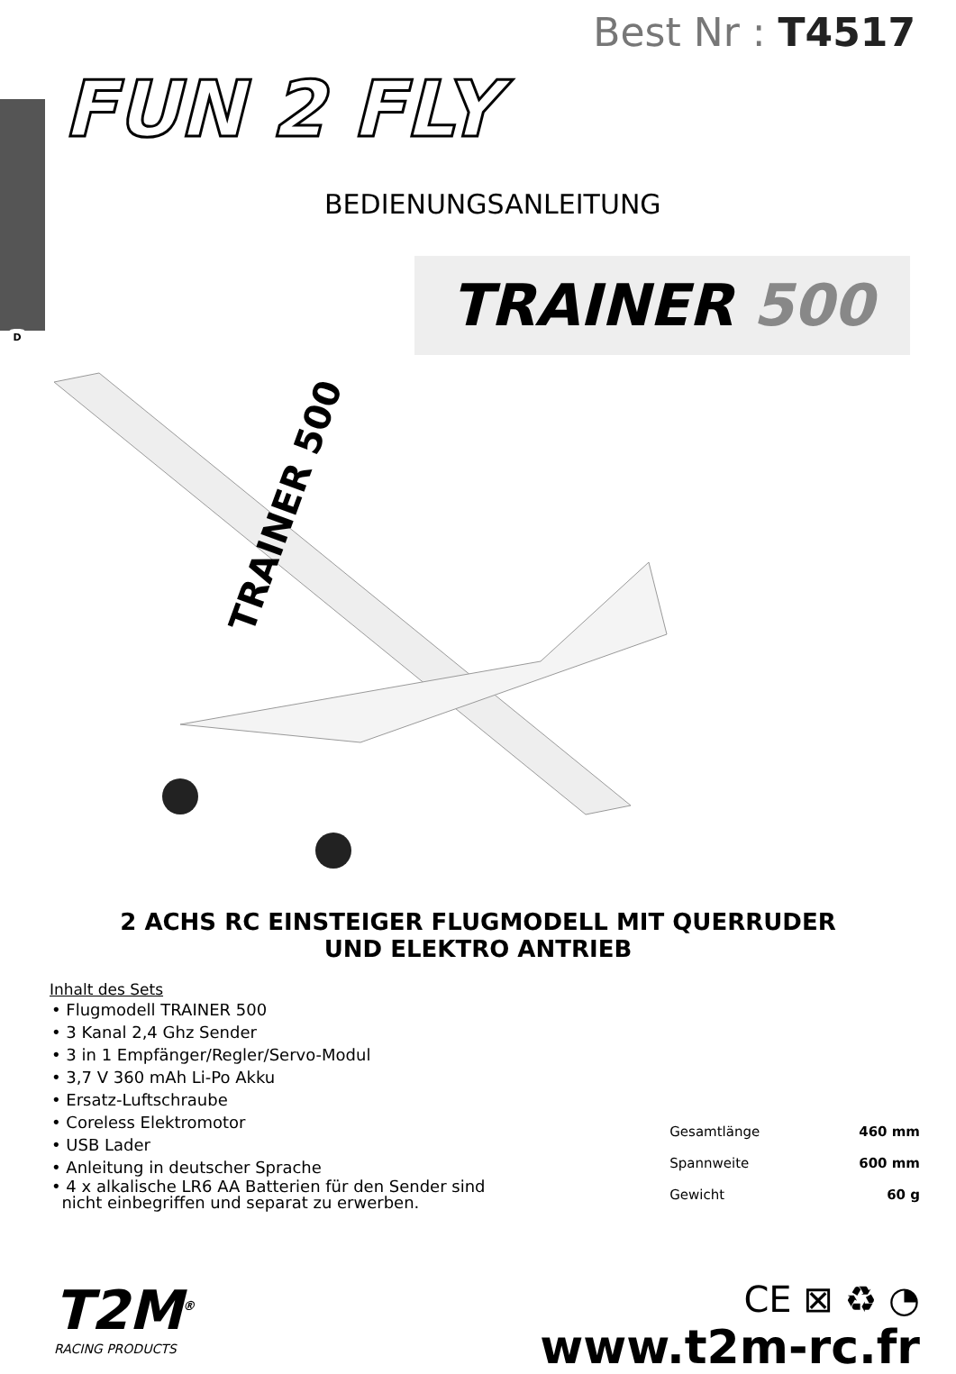D
Best Nr : T4517
FUN 2 FLY
BEDIENUNGSANLEITUNG
TRAINER 500
TRAINER 500
2 ACHS RC EINSTEIGER FLUGMODELL MIT QUERRUDER
UND ELEKTRO ANTRIEB
Inhalt des Sets
• Flugmodell TRAINER 500
• 3 Kanal 2,4 Ghz Sender
• 3 in 1 Empfänger/Regler/Servo-Modul
• 3,7 V 360 mAh Li-Po Akku
• Ersatz-Luftschraube
• Coreless Elektromotor
• USB Lader
• Anleitung in deutscher Sprache
• 4 x alkalische LR6 AA Batterien für den Sender sind
nicht einbegriffen und separat zu erwerben.
| Gesamtlänge | 460 mm |
| Spannweite | 600 mm |
| Gewicht | 60 g |
T2M<sup>®</sup>
RACING PRODUCTS
CE ⊠ ♻ ◔
www.t2m-rc.fr